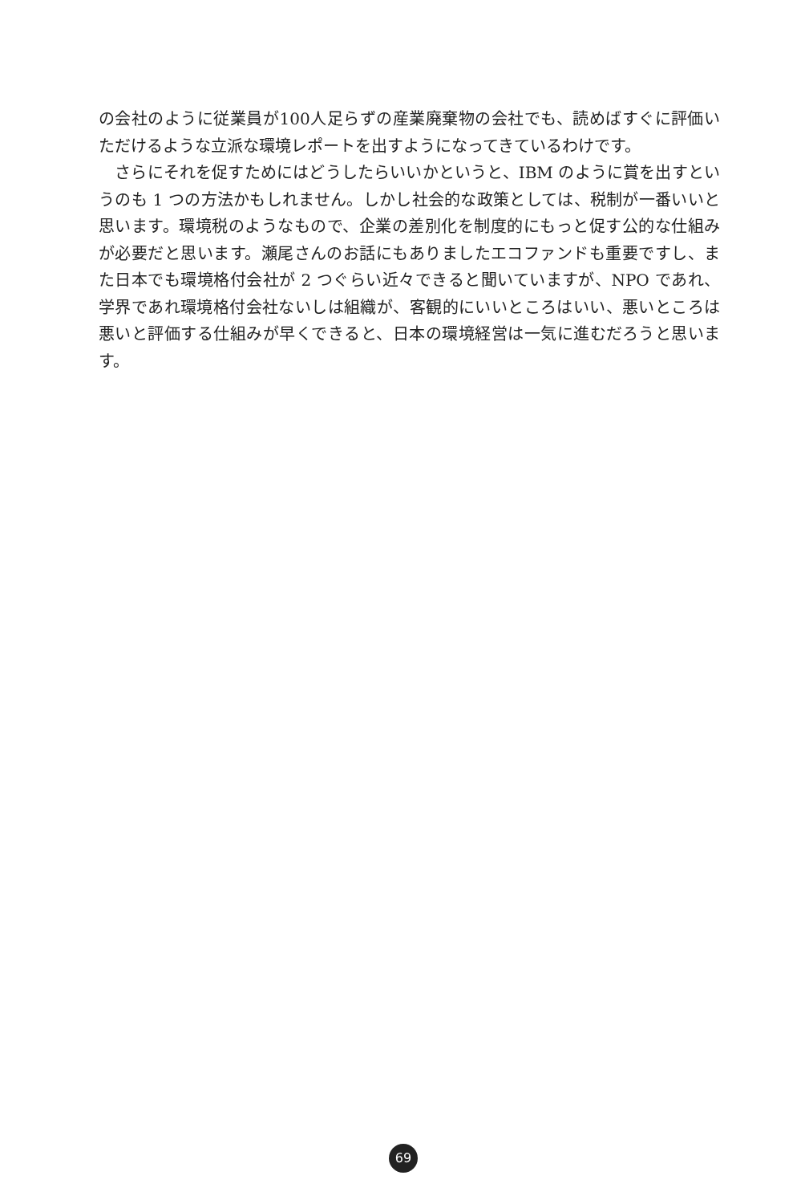の会社のように従業員が100人足らずの産業廃棄物の会社でも、読めばすぐに評価いただけるような立派な環境レポートを出すようになってきているわけです。
　さらにそれを促すためにはどうしたらいいかというと、IBM のように賞を出すというのも 1 つの方法かもしれません。しかし社会的な政策としては、税制が一番いいと思います。環境税のようなもので、企業の差別化を制度的にもっと促す公的な仕組みが必要だと思います。瀬尾さんのお話にもありましたエコファンドも重要ですし、また日本でも環境格付会社が 2 つぐらい近々できると聞いていますが、NPO であれ、学界であれ環境格付会社ないしは組織が、客観的にいいところはいい、悪いところは悪いと評価する仕組みが早くできると、日本の環境経営は一気に進むだろうと思います。
69